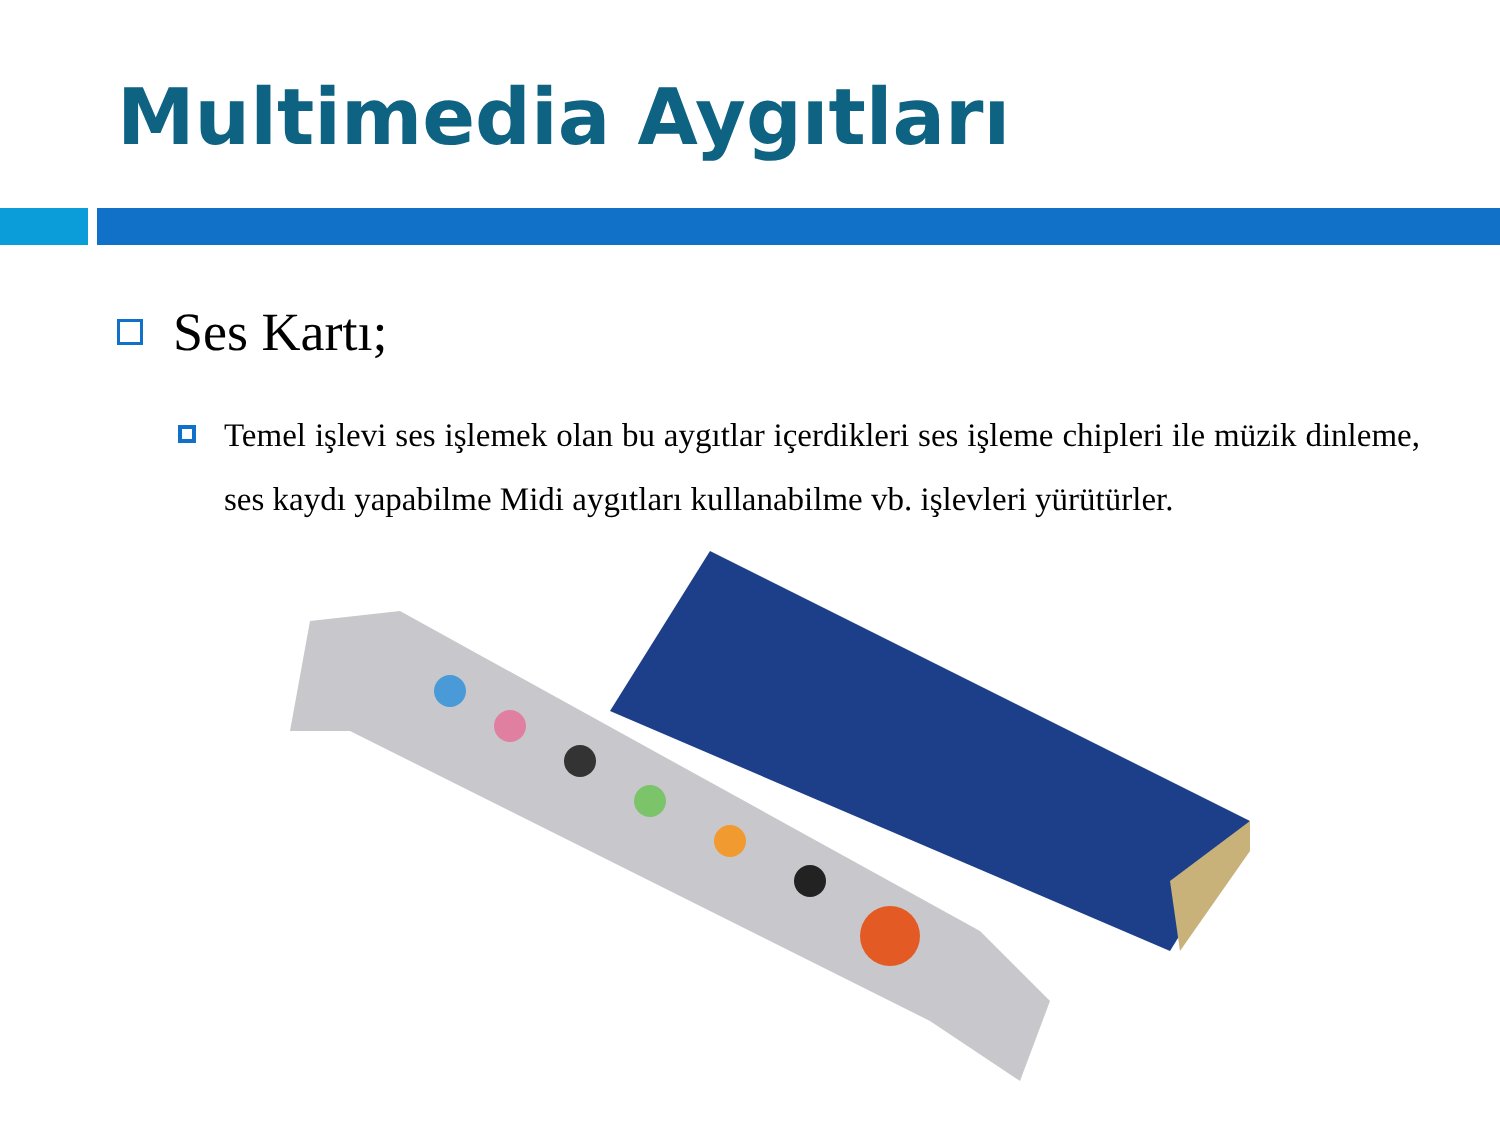Multimedia Aygıtları
Ses Kartı;
Temel işlevi ses işlemek olan bu aygıtlar içerdikleri ses işleme chipleri ile müzik dinleme, ses kaydı yapabilme Midi aygıtları kullanabilme vb. işlevleri yürütürler.